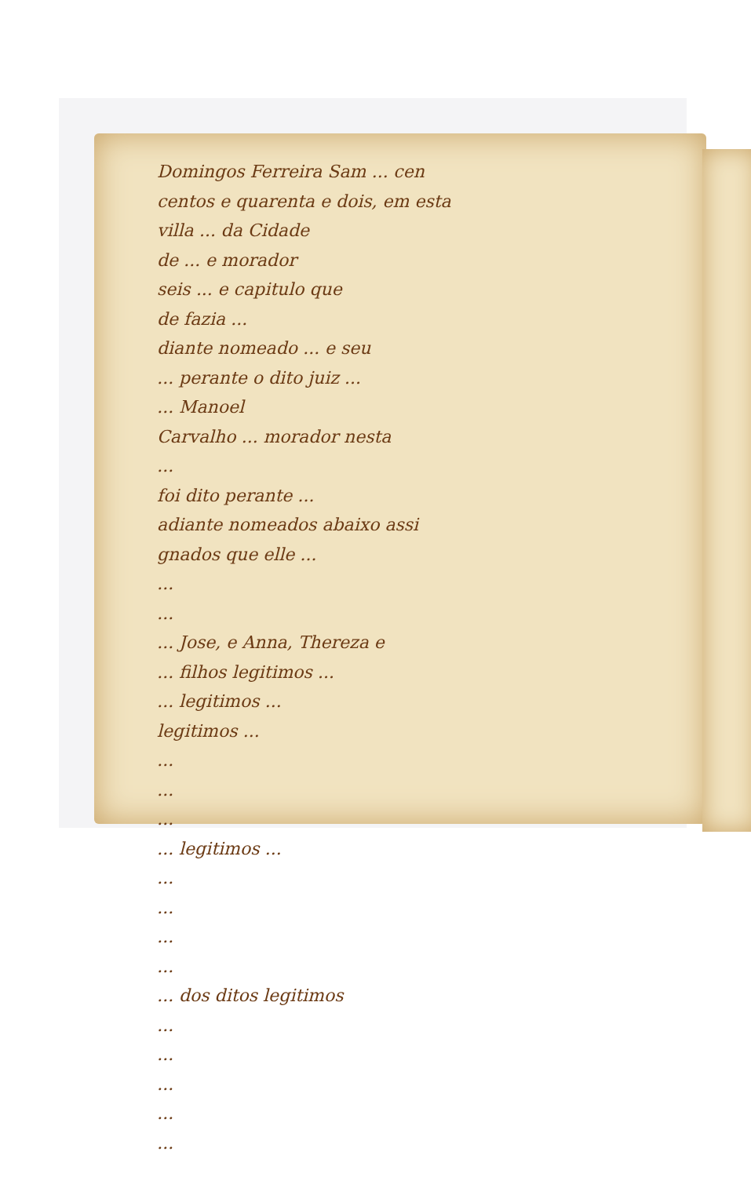Domingos Ferreira Sam ... cen
centos e quarenta e dois, em esta
villa ... da Cidade
de ... e morador
seis ... e capitulo que
de fazia ...
diante nomeado ... e seu
... perante o dito juiz ...
... Manoel
Carvalho ... morador nesta
...
foi dito perante ...
adiante nomeados abaixo assi
gnados que elle ...
...
...
... Jose, e Anna, Thereza e
... filhos legitimos ...
... legitimos ...
legitimos ...
...
...
...
... legitimos ...
...
...
...
...
... dos ditos legitimos
...
...
...
...
...